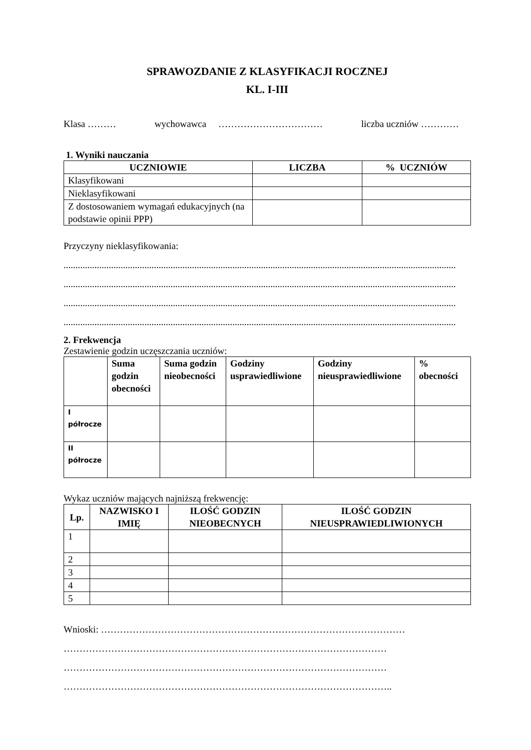SPRAWOZDANIE Z KLASYFIKACJI ROCZNEJ
KL. I-III
Klasa ……… wychowawca …………………………… liczba uczniów …………
1. Wyniki nauczania
| UCZNIOWIE | LICZBA | % UCZNIÓW |
| --- | --- | --- |
| Klasyfikowani | | |
| Nieklasyfikowani | | |
| Z dostosowaniem wymagań edukacyjnych (na podstawie opinii PPP) | | |
Przyczyny nieklasyfikowania:
.....................................................................................................................................................................
.....................................................................................................................................................................
.....................................................................................................................................................................
.....................................................................................................................................................................
2. Frekwencja
Zestawienie godzin uczęszczania uczniów:
| | Suma godzin obecności | Suma godzin nieobecności | Godziny usprawiedliwione | Godziny nieusprawiedliwione | % obecności |
| --- | --- | --- | --- | --- | --- |
| I półrocze | | | | | |
| II półrocze | | | | | |
Wykaz uczniów mających najniższą frekwencję:
| Lp. | NAZWISKO I IMIĘ | ILOŚĆ GODZIN NIEOBECNYCH | ILOŚĆ GODZIN NIEUSPRAWIEDLIWIONYCH |
| --- | --- | --- | --- |
| 1 | | | |
| 2 | | | |
| 3 | | | |
| 4 | | | |
| 5 | | | |
Wnioski: ……………………………………………………………………………………
…………………………………………………………………………………………
…………………………………………………………………………………………
…………………………………………………………………………………………..